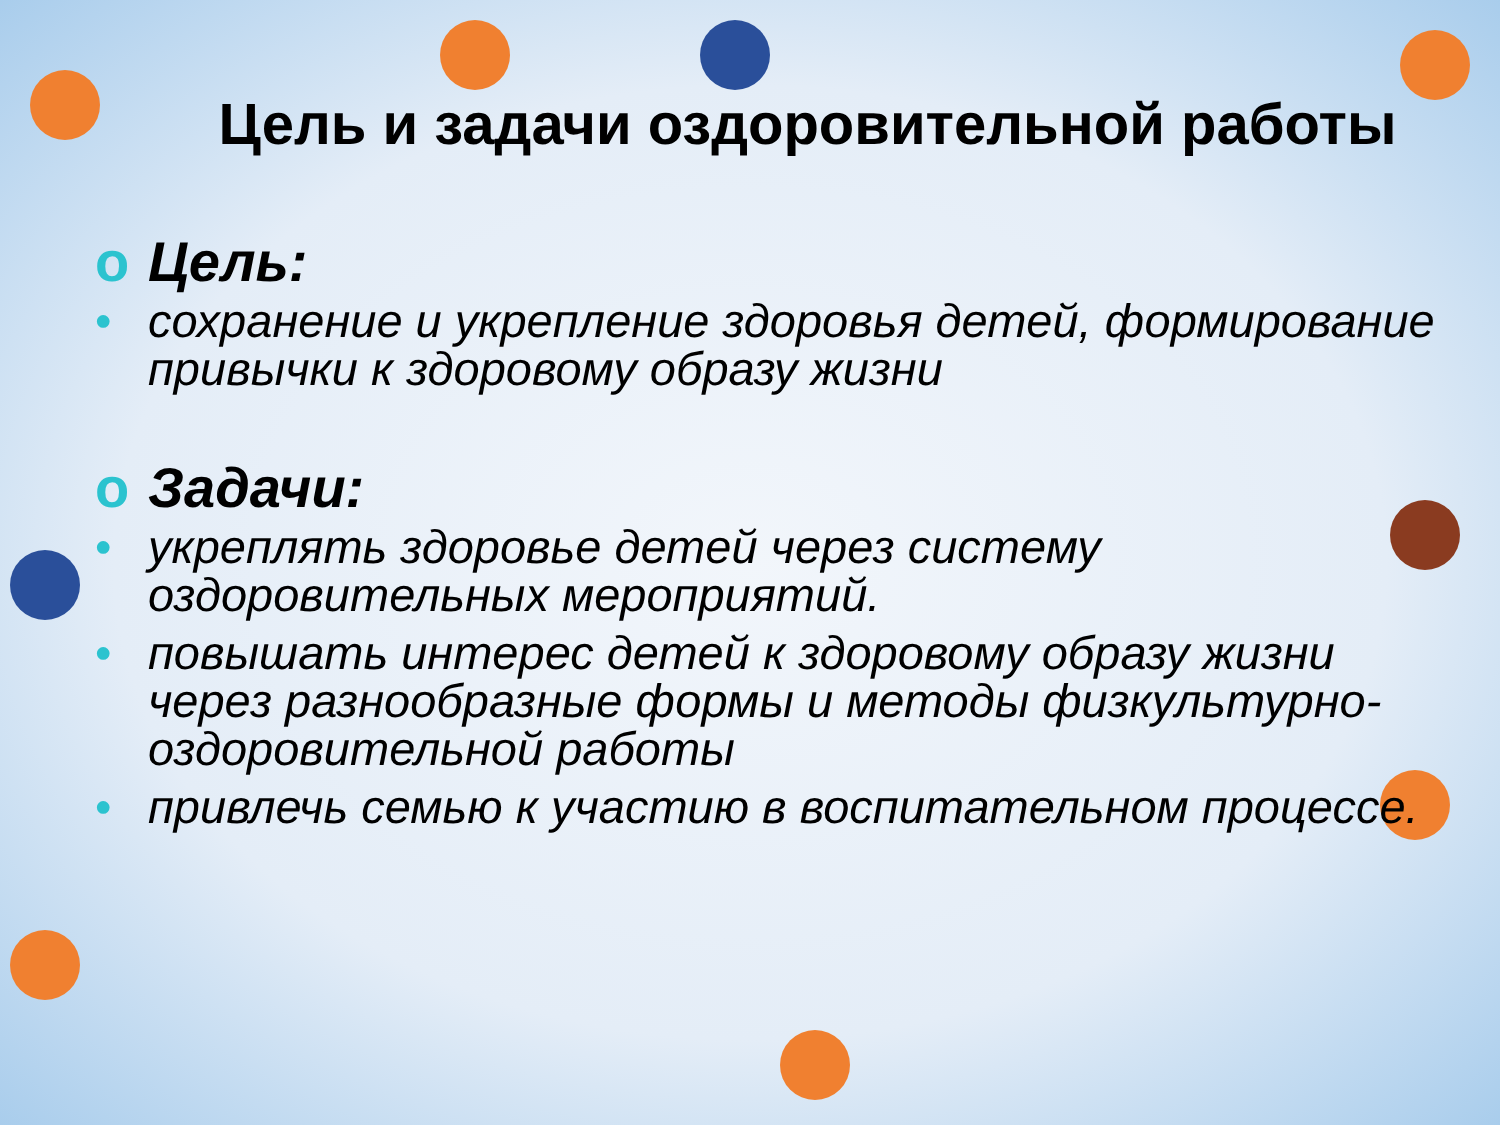Цель и задачи оздоровительной работы
o Цель:
• сохранение и укрепление здоровья детей, формирование привычки к здоровому образу жизни
o Задачи:
• укреплять здоровье детей через систему оздоровительных мероприятий.
• повышать интерес детей к здоровому образу жизни через разнообразные формы и методы физкультурно-оздоровительной работы
• привлечь семью к участию в воспитательном процессе.